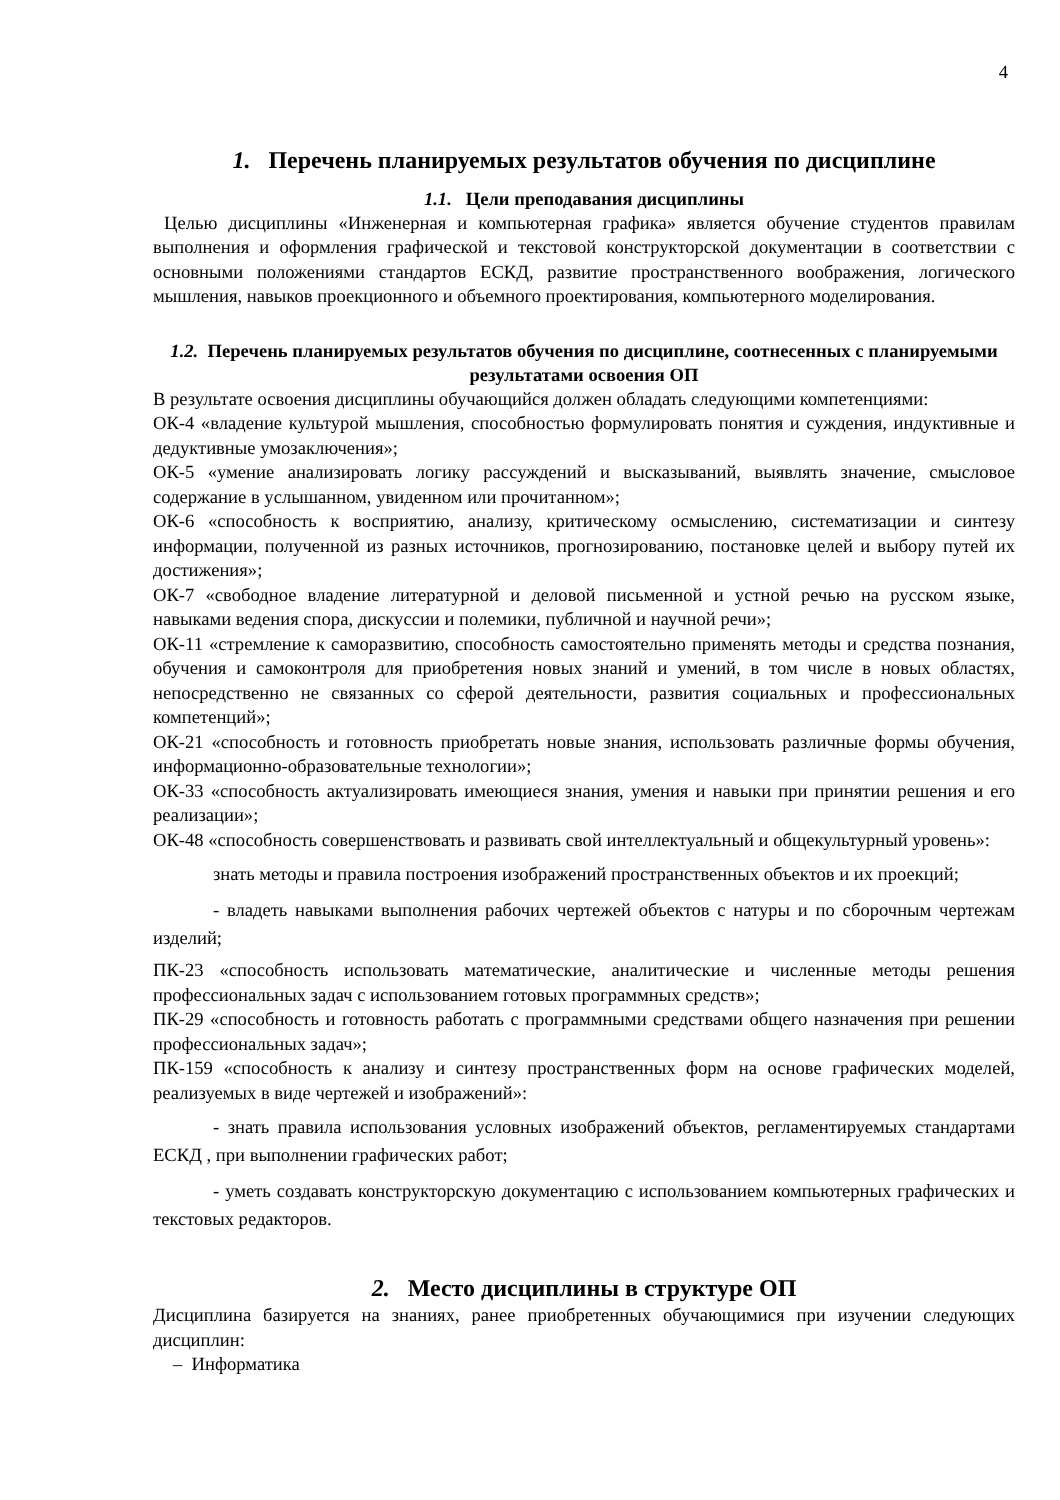4
1. Перечень планируемых результатов обучения по дисциплине
1.1. Цели преподавания дисциплины
Целью дисциплины «Инженерная и компьютерная графика» является обучение студентов правилам выполнения и оформления графической и текстовой конструкторской документации в соответствии с основными положениями стандартов ЕСКД, развитие пространственного воображения, логического мышления, навыков проекционного и объемного проектирования, компьютерного моделирования.
1.2. Перечень планируемых результатов обучения по дисциплине, соотнесенных с планируемыми результатами освоения ОП
В результате освоения дисциплины обучающийся должен обладать следующими компетенциями:
ОК-4 «владение культурой мышления, способностью формулировать понятия и суждения, индуктивные и дедуктивные умозаключения»;
ОК-5 «умение анализировать логику рассуждений и высказываний, выявлять значение, смысловое содержание в услышанном, увиденном или прочитанном»;
ОК-6 «способность к восприятию, анализу, критическому осмыслению, систематизации и синтезу информации, полученной из разных источников, прогнозированию, постановке целей и выбору путей их достижения»;
ОК-7 «свободное владение литературной и деловой письменной и устной речью на русском языке, навыками ведения спора, дискуссии и полемики, публичной и научной речи»;
ОК-11 «стремление к саморазвитию, способность самостоятельно применять методы и средства познания, обучения и самоконтроля для приобретения новых знаний и умений, в том числе в новых областях, непосредственно не связанных со сферой деятельности, развития социальных и профессиональных компетенций»;
ОК-21 «способность и готовность приобретать новые знания, использовать различные формы обучения, информационно-образовательные технологии»;
ОК-33 «способность актуализировать имеющиеся знания, умения и навыки при принятии решения и его реализации»;
ОК-48 «способность совершенствовать и развивать свой интеллектуальный и общекультурный уровень»:
знать методы и правила построения изображений пространственных объектов и их проекций;
- владеть навыками выполнения рабочих чертежей объектов с натуры и по сборочным чертежам изделий;
ПК-23 «способность использовать математические, аналитические и численные методы решения профессиональных задач с использованием готовых программных средств»;
ПК-29 «способность и готовность работать с программными средствами общего назначения при решении профессиональных задач»;
ПК-159 «способность к анализу и синтезу пространственных форм на основе графических моделей, реализуемых в виде чертежей и изображений»:
- знать правила использования условных изображений объектов, регламентируемых стандартами ЕСКД , при выполнении графических работ;
- уметь создавать конструкторскую документацию с использованием компьютерных графических и текстовых редакторов.
2. Место дисциплины в структуре ОП
Дисциплина базируется на знаниях, ранее приобретенных обучающимися при изучении следующих дисциплин:
– Информатика